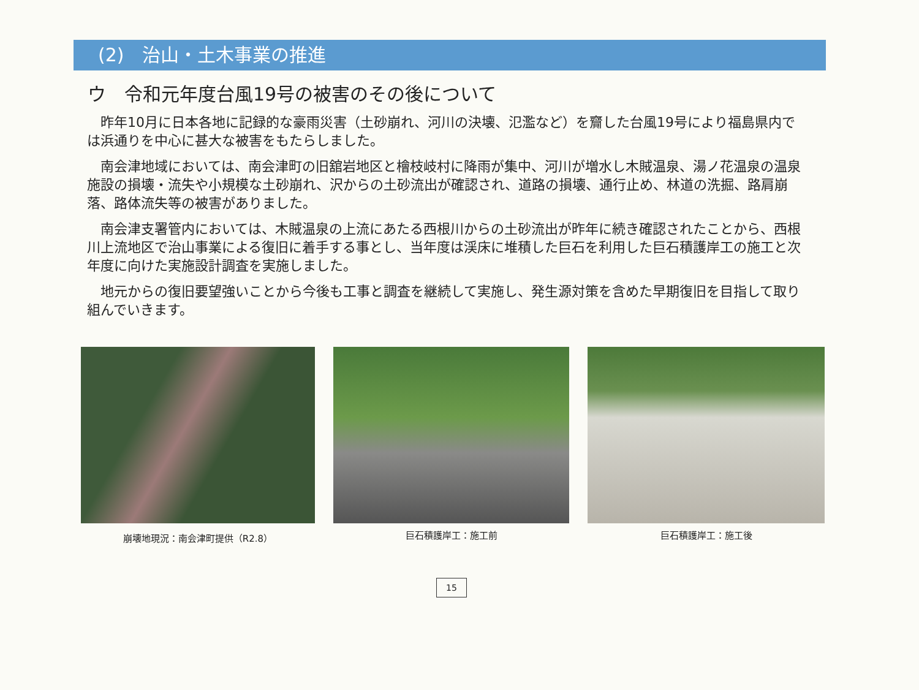(2)　治山・土木事業の推進
ウ　令和元年度台風19号の被害のその後について
昨年10月に日本各地に記録的な豪雨災害（土砂崩れ、河川の決壊、氾濫など）を齎した台風19号により福島県内では浜通りを中心に甚大な被害をもたらしました。
南会津地域においては、南会津町の旧舘岩地区と檜枝岐村に降雨が集中、河川が増水し木賊温泉、湯ノ花温泉の温泉施設の損壊・流失や小規模な土砂崩れ、沢からの土砂流出が確認され、道路の損壊、通行止め、林道の洗掘、路肩崩落、路体流失等の被害がありました。
南会津支署管内においては、木賊温泉の上流にあたる西根川からの土砂流出が昨年に続き確認されたことから、西根川上流地区で治山事業による復旧に着手する事とし、当年度は渓床に堆積した巨石を利用した巨石積護岸工の施工と次年度に向けた実施設計調査を実施しました。
地元からの復旧要望強いことから今後も工事と調査を継続して実施し、発生源対策を含めた早期復旧を目指して取り組んでいきます。
崩壊地現況：南会津町提供（R2.8） 巨石積護岸工：施工前 巨石積護岸工：施工後
15